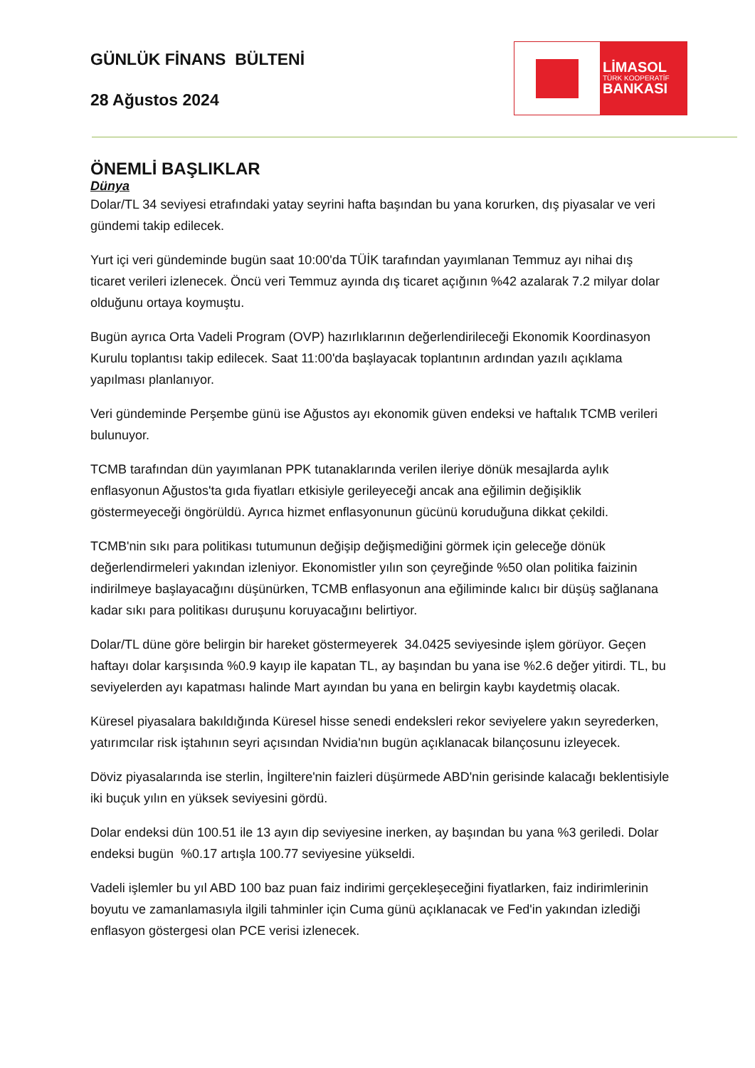GÜNLÜK FİNANS BÜLTENİ
28 Ağustos 2024
LİMASOL
TÜRK KOOPERATİF
BANKASI
ÖNEMLİ BAŞLIKLAR
Dünya
Dolar/TL 34 seviyesi etrafındaki yatay seyrini hafta başından bu yana korurken, dış piyasalar ve veri gündemi takip edilecek.
Yurt içi veri gündeminde bugün saat 10:00'da TÜİK tarafından yayımlanan Temmuz ayı nihai dış ticaret verileri izlenecek. Öncü veri Temmuz ayında dış ticaret açığının %42 azalarak 7.2 milyar dolar olduğunu ortaya koymuştu.
Bugün ayrıca Orta Vadeli Program (OVP) hazırlıklarının değerlendirileceği Ekonomik Koordinasyon Kurulu toplantısı takip edilecek. Saat 11:00'da başlayacak toplantının ardından yazılı açıklama yapılması planlanıyor.
Veri gündeminde Perşembe günü ise Ağustos ayı ekonomik güven endeksi ve haftalık TCMB verileri bulunuyor.
TCMB tarafından dün yayımlanan PPK tutanaklarında verilen ileriye dönük mesajlarda aylık enflasyonun Ağustos'ta gıda fiyatları etkisiyle gerileyeceği ancak ana eğilimin değişiklik göstermeyeceği öngörüldü. Ayrıca hizmet enflasyonunun gücünü koruduğuna dikkat çekildi.
TCMB'nin sıkı para politikası tutumunun değişip değişmediğini görmek için geleceğe dönük değerlendirmeleri yakından izleniyor. Ekonomistler yılın son çeyreğinde %50 olan politika faizinin indirilmeye başlayacağını düşünürken, TCMB enflasyonun ana eğiliminde kalıcı bir düşüş sağlanana kadar sıkı para politikası duruşunu koruyacağını belirtiyor.
Dolar/TL düne göre belirgin bir hareket göstermeyerek 34.0425 seviyesinde işlem görüyor. Geçen haftayı dolar karşısında %0.9 kayıp ile kapatan TL, ay başından bu yana ise %2.6 değer yitirdi. TL, bu seviyelerden ayı kapatması halinde Mart ayından bu yana en belirgin kaybı kaydetmiş olacak.
Küresel piyasalara bakıldığında Küresel hisse senedi endeksleri rekor seviyelere yakın seyrederken, yatırımcılar risk iştahının seyri açısından Nvidia'nın bugün açıklanacak bilançosunu izleyecek.
Döviz piyasalarında ise sterlin, İngiltere'nin faizleri düşürmede ABD'nin gerisinde kalacağı beklentisiyle iki buçuk yılın en yüksek seviyesini gördü.
Dolar endeksi dün 100.51 ile 13 ayın dip seviyesine inerken, ay başından bu yana %3 geriledi. Dolar endeksi bugün %0.17 artışla 100.77 seviyesine yükseldi.
Vadeli işlemler bu yıl ABD 100 baz puan faiz indirimi gerçekleşeceğini fiyatlarken, faiz indirimlerinin boyutu ve zamanlamasıyla ilgili tahminler için Cuma günü açıklanacak ve Fed'in yakından izlediği enflasyon göstergesi olan PCE verisi izlenecek.